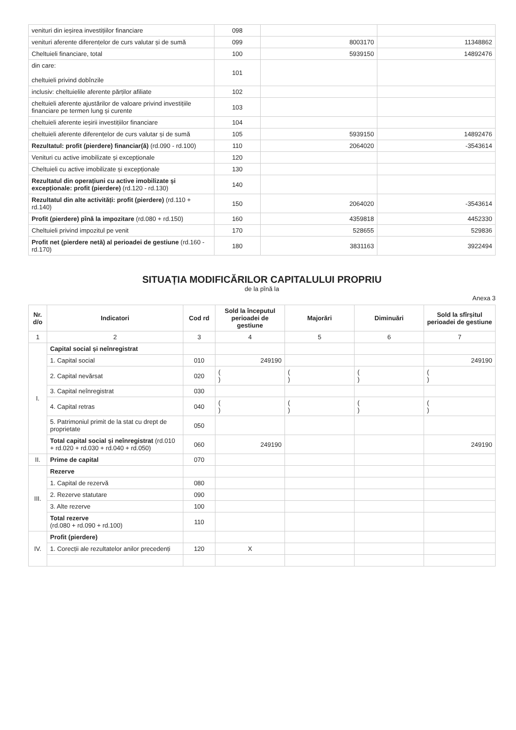| venituri din ieșirea investițiilor financiare | 098 | | |
| venituri aferente diferențelor de curs valutar și de sumă | 099 | 8003170 | 11348862 |
| Cheltuieli financiare, total | 100 | 5939150 | 14892476 |
| din care: cheltuieli privind dobînzile | 101 | | |
| inclusiv: cheltuielile aferente părților afiliate | 102 | | |
| cheltuieli aferente ajustărilor de valoare privind investițiile financiare pe termen lung și curente | 103 | | |
| cheltuieli aferente ieșirii investițiilor financiare | 104 | | |
| cheltuieli aferente diferențelor de curs valutar și de sumă | 105 | 5939150 | 14892476 |
| Rezultatul: profit (pierdere) financiar(ă) (rd.090 - rd.100) | 110 | 2064020 | -3543614 |
| Venituri cu active imobilizate și excepționale | 120 | | |
| Cheltuieli cu active imobilizate și excepționale | 130 | | |
| Rezultatul din operațiuni cu active imobilizate și excepționale: profit (pierdere) (rd.120 - rd.130) | 140 | | |
| Rezultatul din alte activități: profit (pierdere) (rd.110 + rd.140) | 150 | 2064020 | -3543614 |
| Profit (pierdere) pînă la impozitare (rd.080 + rd.150) | 160 | 4359818 | 4452330 |
| Cheltuieli privind impozitul pe venit | 170 | 528655 | 529836 |
| Profit net (pierdere netă) al perioadei de gestiune (rd.160 - rd.170) | 180 | 3831163 | 3922494 |
SITUAȚIA MODIFICĂRILOR CAPITALULUI PROPRIU
de la pînă la
Anexa 3
| Nr. d/o | Indicatori | Cod rd | Sold la începutul perioadei de gestiune | Majorări | Diminuări | Sold la sfîrșitul perioadei de gestiune |
| --- | --- | --- | --- | --- | --- | --- |
| 1 | 2 | 3 | 4 | 5 | 6 | 7 |
| I. | Capital social și neînregistrat | | | | | |
| | 1. Capital social | 010 | 249190 | | | 249190 |
| | 2. Capital nevărsat | 020 | ( ) | ( ) | ( ) | ( ) |
| | 3. Capital neînregistrat | 030 | | | | |
| | 4. Capital retras | 040 | ( ) | ( ) | ( ) | ( ) |
| | 5. Patrimoniul primit de la stat cu drept de proprietate | 050 | | | | |
| | Total capital social și neînregistrat (rd.010 + rd.020 + rd.030 + rd.040 + rd.050) | 060 | 249190 | | | 249190 |
| II. | Prime de capital | 070 | | | | |
| III. | Rezerve | | | | | |
| | 1. Capital de rezervă | 080 | | | | |
| | 2. Rezerve statutare | 090 | | | | |
| | 3. Alte rezerve | 100 | | | | |
| | Total rezerve (rd.080 + rd.090 + rd.100) | 110 | | | | |
| IV. | Profit (pierdere) | | | | | |
| | 1. Corecții ale rezultatelor anilor precedenți | 120 | X | | | |